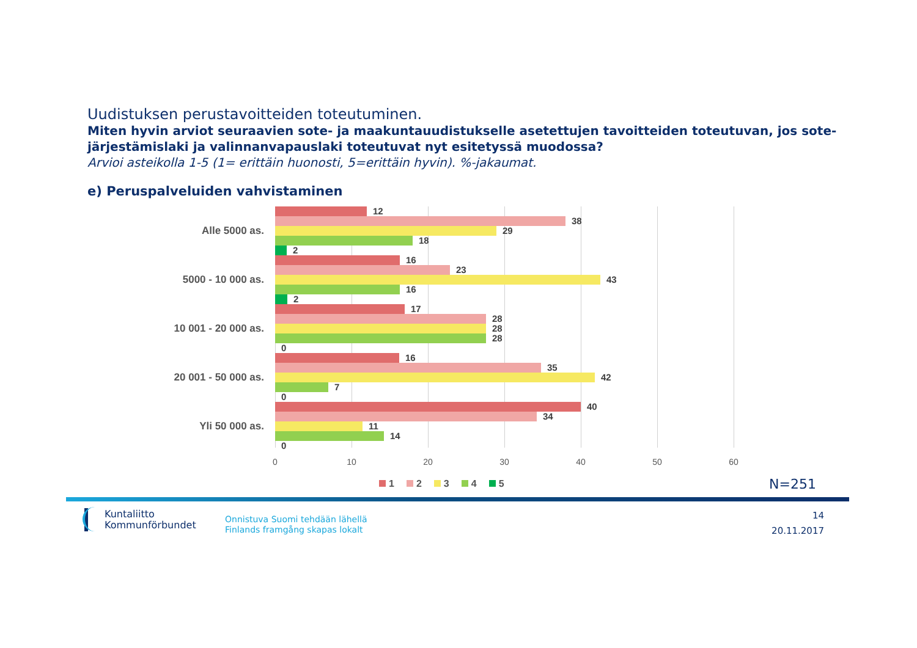Uudistuksen perustavoitteiden toteutuminen.
Miten hyvin arviot seuraavien sote- ja maakuntauudistukselle asetettujen tavoitteiden toteutuvan, jos sote-järjestämislaki ja valinnanvapauslaki toteutuvat nyt esitetyssä muodossa?
Arvioi asteikolla 1-5 (1= erittäin huonosti, 5=erittäin hyvin). %-jakaumat.
e) Peruspalveluiden vahvistaminen
Alle 5000 as.
12
38
29
18
2
5000 - 10 000 as.
16
23
43
16
2
10 001 - 20 000 as.
17
28
28
28
0
20 001 - 50 000 as.
16
35
42
7
0
Yli 50 000 as.
40
34
11
14
0
0 10 20 30 40 50 60
1 2 3 4 5 N=251
Kuntaliitto
Kommunförbundet
Onnistuva Suomi tehdään lähellä
Finlands framgång skapas lokalt
14
20.11.2017